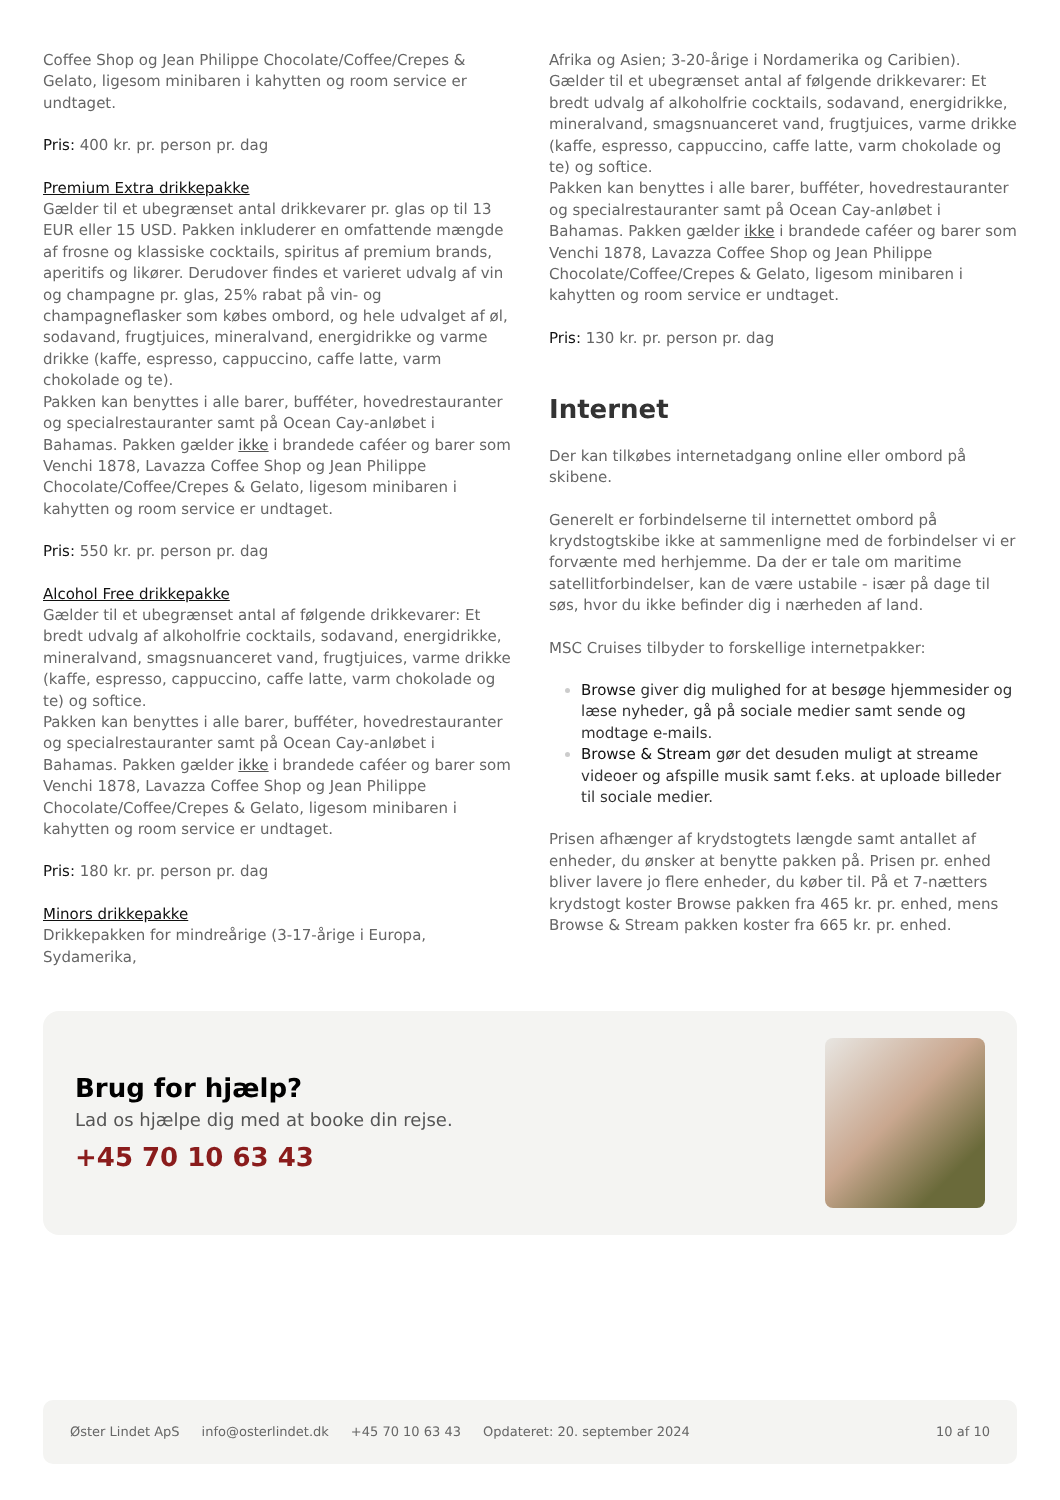Coffee Shop og Jean Philippe Chocolate/Coffee/Crepes & Gelato, ligesom minibaren i kahytten og room service er undtaget.
Pris: 400 kr. pr. person pr. dag
Premium Extra drikkepakke
Gælder til et ubegrænset antal drikkevarer pr. glas op til 13 EUR eller 15 USD. Pakken inkluderer en omfattende mængde af frosne og klassiske cocktails, spiritus af premium brands, aperitifs og likører. Derudover findes et varieret udvalg af vin og champagne pr. glas, 25% rabat på vin- og champagneflasker som købes ombord, og hele udvalget af øl, sodavand, frugtjuices, mineralvand, energidrikke og varme drikke (kaffe, espresso, cappuccino, caffe latte, varm chokolade og te).
Pakken kan benyttes i alle barer, bufféter, hovedrestauranter og specialrestauranter samt på Ocean Cay-anløbet i Bahamas. Pakken gælder ikke i brandede caféer og barer som Venchi 1878, Lavazza Coffee Shop og Jean Philippe Chocolate/Coffee/Crepes & Gelato, ligesom minibaren i kahytten og room service er undtaget.
Pris: 550 kr. pr. person pr. dag
Alcohol Free drikkepakke
Gælder til et ubegrænset antal af følgende drikkevarer: Et bredt udvalg af alkoholfrie cocktails, sodavand, energidrikke, mineralvand, smagsnuanceret vand, frugtjuices, varme drikke (kaffe, espresso, cappuccino, caffe latte, varm chokolade og te) og softice.
Pakken kan benyttes i alle barer, bufféter, hovedrestauranter og specialrestauranter samt på Ocean Cay-anløbet i Bahamas. Pakken gælder ikke i brandede caféer og barer som Venchi 1878, Lavazza Coffee Shop og Jean Philippe Chocolate/Coffee/Crepes & Gelato, ligesom minibaren i kahytten og room service er undtaget.
Pris: 180 kr. pr. person pr. dag
Minors drikkepakke
Drikkepakken for mindreårige (3-17-årige i Europa, Sydamerika,
Afrika og Asien; 3-20-årige i Nordamerika og Caribien). Gælder til et ubegrænset antal af følgende drikkevarer: Et bredt udvalg af alkoholfrie cocktails, sodavand, energidrikke, mineralvand, smagsnuanceret vand, frugtjuices, varme drikke (kaffe, espresso, cappuccino, caffe latte, varm chokolade og te) og softice.
Pakken kan benyttes i alle barer, bufféter, hovedrestauranter og specialrestauranter samt på Ocean Cay-anløbet i Bahamas. Pakken gælder ikke i brandede caféer og barer som Venchi 1878, Lavazza Coffee Shop og Jean Philippe Chocolate/Coffee/Crepes & Gelato, ligesom minibaren i kahytten og room service er undtaget.
Pris: 130 kr. pr. person pr. dag
Internet
Der kan tilkøbes internetadgang online eller ombord på skibene.
Generelt er forbindelserne til internettet ombord på krydstogtskibe ikke at sammenligne med de forbindelser vi er forvænte med herhjemme. Da der er tale om maritime satellitforbindelser, kan de være ustabile - især på dage til søs, hvor du ikke befinder dig i nærheden af land.
MSC Cruises tilbyder to forskellige internetpakker:
Browse giver dig mulighed for at besøge hjemmesider og læse nyheder, gå på sociale medier samt sende og modtage e-mails.
Browse & Stream gør det desuden muligt at streame videoer og afspille musik samt f.eks. at uploade billeder til sociale medier.
Prisen afhænger af krydstogtets længde samt antallet af enheder, du ønsker at benytte pakken på. Prisen pr. enhed bliver lavere jo flere enheder, du køber til. På et 7-nætters krydstogt koster Browse pakken fra 465 kr. pr. enhed, mens Browse & Stream pakken koster fra 665 kr. pr. enhed.
Brug for hjælp?
Lad os hjælpe dig med at booke din rejse.
+45 70 10 63 43
Øster Lindet ApS info@osterlindet.dk +45 70 10 63 43 Opdateret: 20. september 2024 10 af 10